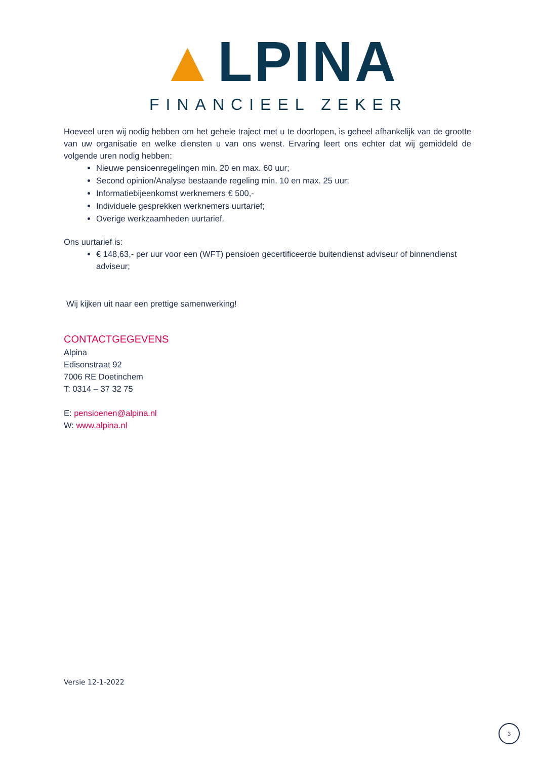▲LPINA
FINANCIEEL ZEKER
Hoeveel uren wij nodig hebben om het gehele traject met u te doorlopen, is geheel afhankelijk van de grootte van uw organisatie en welke diensten u van ons wenst. Ervaring leert ons echter dat wij gemiddeld de volgende uren nodig hebben:
Nieuwe pensioenregelingen min. 20 en max. 60 uur;
Second opinion/Analyse bestaande regeling min. 10 en max. 25 uur;
Informatiebijeenkomst werknemers € 500,-
Individuele gesprekken werknemers uurtarief;
Overige werkzaamheden uurtarief.
Ons uurtarief is:
€ 148,63,- per uur voor een (WFT) pensioen gecertificeerde buitendienst adviseur of binnendienst adviseur;
Wij kijken uit naar een prettige samenwerking!
CONTACTGEGEVENS
Alpina
Edisonstraat 92
7006 RE Doetinchem
T: 0314 – 37 32 75
E: pensioenen@alpina.nl
W: www.alpina.nl
Versie 12-1-2022
3